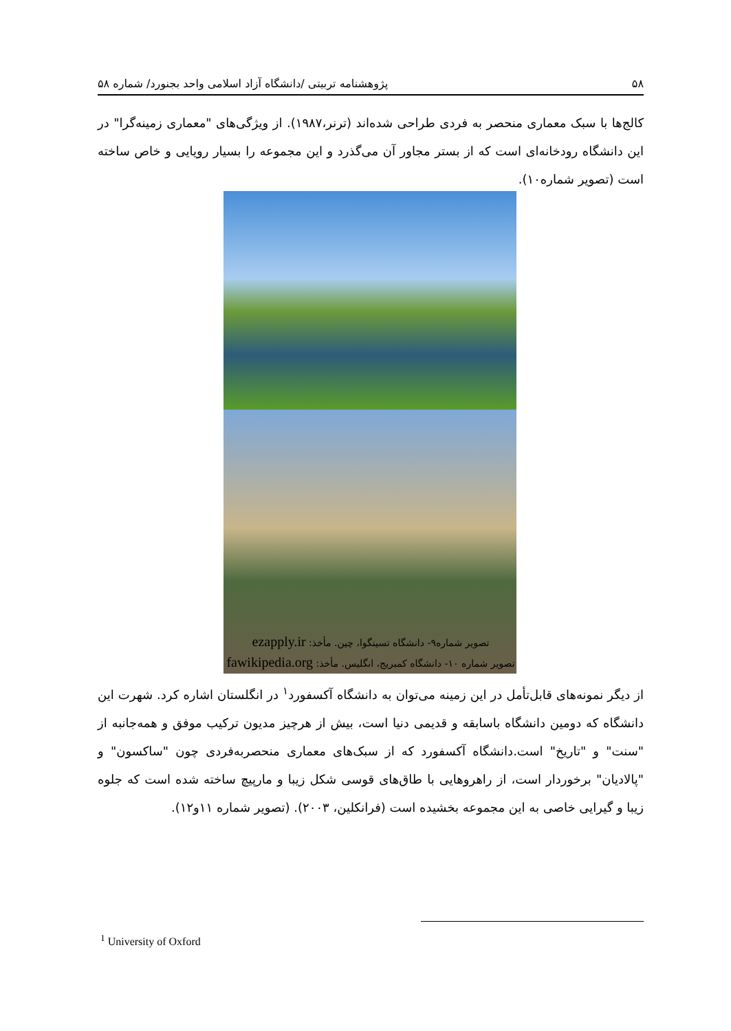۵۸ پژوهشنامه تربیتی /دانشگاه آزاد اسلامی واحد بجنورد/ شماره ۵۸
کالج‌ها با سبک معماری منحصر به فردی طراحی شده‌اند (ترنر،۱۹۸۷). از ویژگی‌های "معماری زمینه‌گرا" در این دانشگاه رودخانه‌ای است که از بستر مجاور آن می‌گذرد و این مجموعه را بسیار رویایی و خاص ساخته است (تصویر شماره۱۰).
تصویر شماره۹- دانشگاه تسینگوا، چین. مأخذ: ezapply.ir
تصویر شماره ۱۰- دانشگاه کمبریج، انگلیس. مأخذ: fawikipedia.org
از دیگر نمونه‌های قابل‌تأمل در این زمینه می‌توان به دانشگاه آکسفورد<sup>۱</sup> در انگلستان اشاره کرد. شهرت این دانشگاه که دومین دانشگاه باسابقه و قدیمی دنیا است، بیش از هرچیز مدیون ترکیب موفق و همه‌جانبه از "سنت" و "تاریخ" است.دانشگاه آکسفورد که از سبک‌های معماری منحصربه‌فردی چون "ساکسون" و "پالادیان" برخوردار است، از راهروهایی با طاق‌های قوسی شکل زیبا و مارپیچ ساخته شده است که جلوه زیبا و گیرایی خاصی به این مجموعه بخشیده است (فرانکلین، ۲۰۰۳). (تصویر شماره ۱۱و۱۲).
<sup>1</sup> University of Oxford